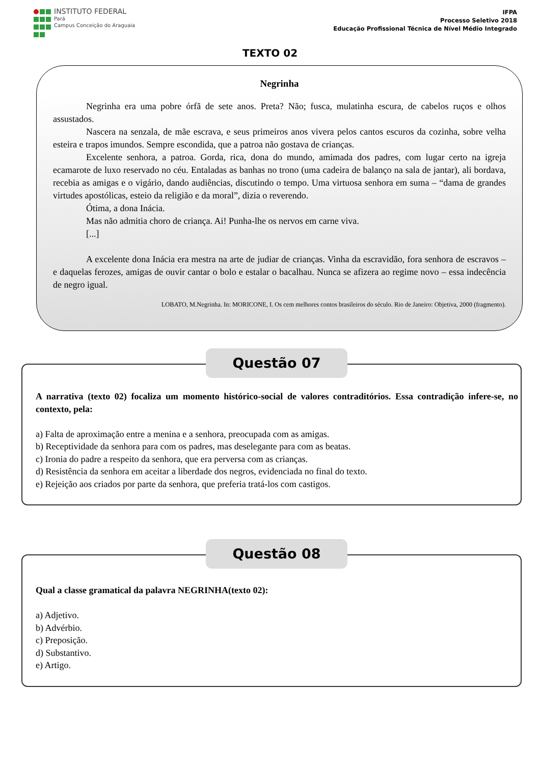INSTITUTO FEDERAL
Pará
Campus Conceição do Araguaia
IFPA
Processo Seletivo 2018
Educação Profissional Técnica de Nível Médio Integrado
TEXTO 02
Negrinha
Negrinha era uma pobre órfã de sete anos. Preta? Não; fusca, mulatinha escura, de cabelos ruços e olhos assustados.
Nascera na senzala, de mãe escrava, e seus primeiros anos vivera pelos cantos escuros da cozinha, sobre velha esteira e trapos imundos. Sempre escondida, que a patroa não gostava de crianças.
Excelente senhora, a patroa. Gorda, rica, dona do mundo, amimada dos padres, com lugar certo na igreja ecamarote de luxo reservado no céu. Entaladas as banhas no trono (uma cadeira de balanço na sala de jantar), ali bordava, recebia as amigas e o vigário, dando audiências, discutindo o tempo. Uma virtuosa senhora em suma – “dama de grandes virtudes apostólicas, esteio da religião e da moral”, dizia o reverendo.
Ótima, a dona Inácia.
Mas não admitia choro de criança. Ai! Punha-lhe os nervos em carne viva.
[...]
A excelente dona Inácia era mestra na arte de judiar de crianças. Vinha da escravidão, fora senhora de escravos – e daquelas ferozes, amigas de ouvir cantar o bolo e estalar o bacalhau. Nunca se afizera ao regime novo – essa indecência de negro igual.
LOBATO, M.Negrinha. In: MORICONE, I. Os cem melhores contos brasileiros do século. Rio de Janeiro: Objetiva, 2000 (fragmento).
Questão 07
A narrativa (texto 02) focaliza um momento histórico-social de valores contraditórios. Essa contradição infere-se, no contexto, pela:
a) Falta de aproximação entre a menina e a senhora, preocupada com as amigas.
b) Receptividade da senhora para com os padres, mas deselegante para com as beatas.
c) Ironia do padre a respeito da senhora, que era perversa com as crianças.
d) Resistência da senhora em aceitar a liberdade dos negros, evidenciada no final do texto.
e) Rejeição aos criados por parte da senhora, que preferia tratá-los com castigos.
Questão 08
Qual a classe gramatical da palavra NEGRINHA(texto 02):
a) Adjetivo.
b) Advérbio.
c) Preposição.
d) Substantivo.
e) Artigo.